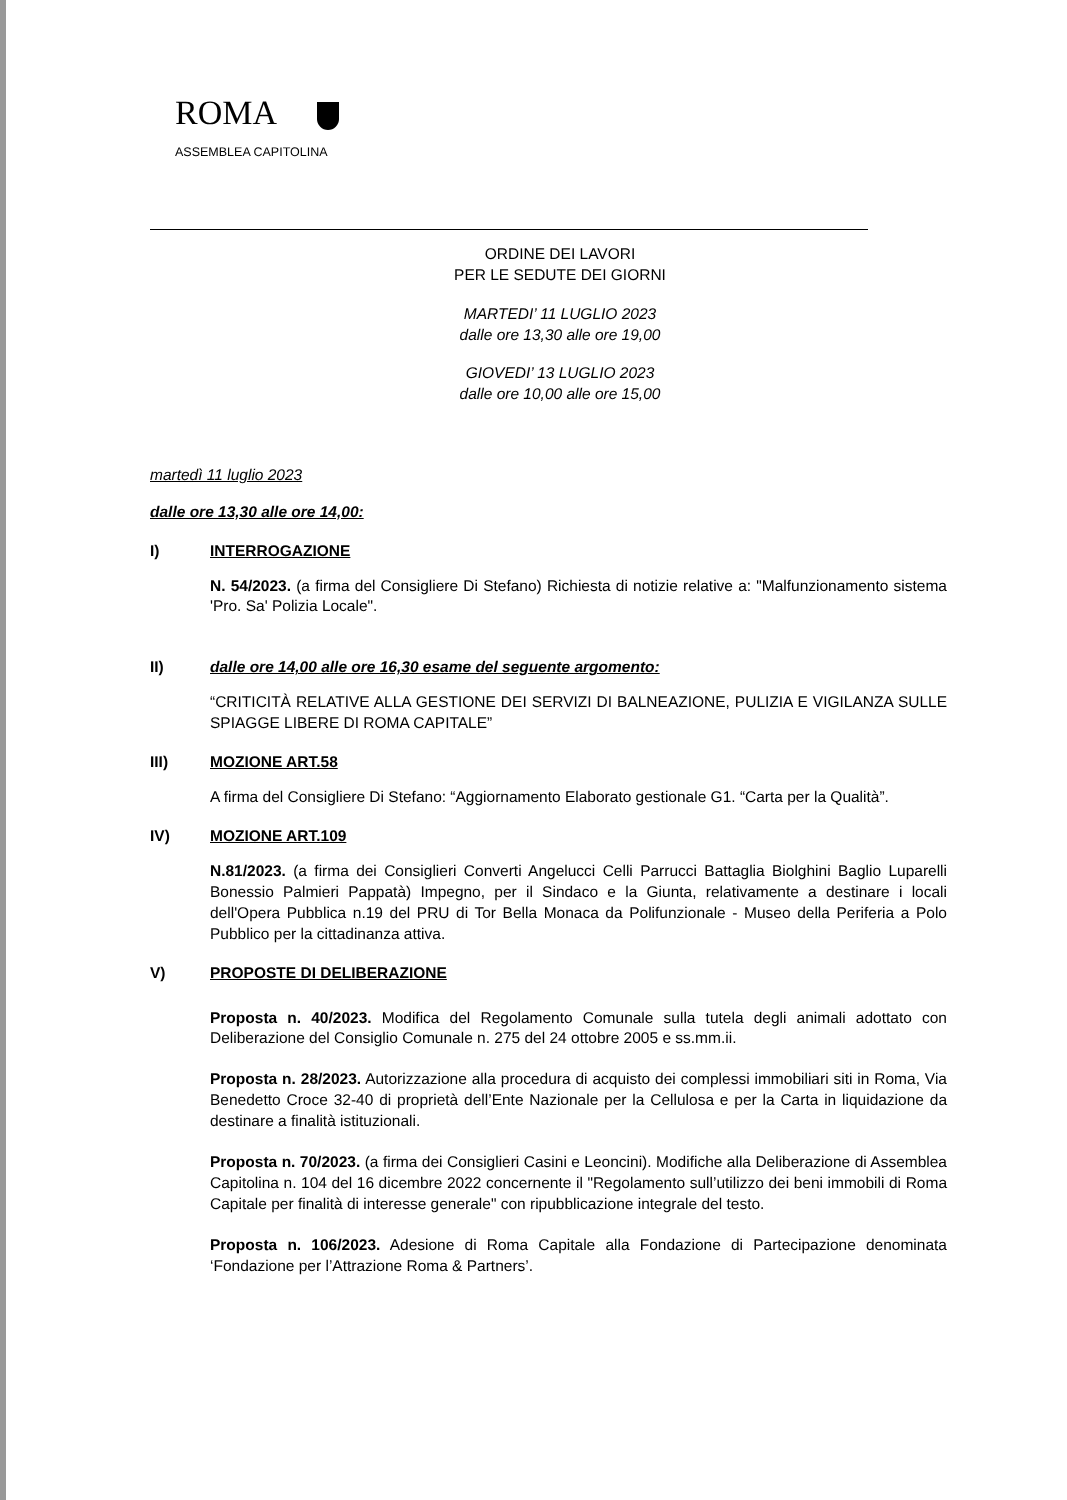ROMA
ASSEMBLEA CAPITOLINA
ORDINE DEI LAVORI
PER LE SEDUTE DEI GIORNI
MARTEDI’ 11 LUGLIO 2023
dalle ore 13,30 alle ore 19,00
GIOVEDI’ 13 LUGLIO 2023
dalle ore 10,00 alle ore 15,00
martedì 11 luglio 2023
dalle ore 13,30 alle ore 14,00:
I) INTERROGAZIONE
N. 54/2023. (a firma del Consigliere Di Stefano) Richiesta di notizie relative a: "Malfunzionamento sistema 'Pro. Sa' Polizia Locale".
II) dalle ore 14,00 alle ore 16,30 esame del seguente argomento:
“CRITICITÀ RELATIVE ALLA GESTIONE DEI SERVIZI DI BALNEAZIONE, PULIZIA E VIGILANZA SULLE SPIAGGE LIBERE DI ROMA CAPITALE”
III) MOZIONE ART.58
A firma del Consigliere Di Stefano: “Aggiornamento Elaborato gestionale G1. “Carta per la Qualità”.
IV) MOZIONE ART.109
N.81/2023. (a firma dei Consiglieri Converti Angelucci Celli Parrucci Battaglia Biolghini Baglio Luparelli Bonessio Palmieri Pappatà) Impegno, per il Sindaco e la Giunta, relativamente a destinare i locali dell'Opera Pubblica n.19 del PRU di Tor Bella Monaca da Polifunzionale - Museo della Periferia a Polo Pubblico per la cittadinanza attiva.
V) PROPOSTE DI DELIBERAZIONE
Proposta n. 40/2023. Modifica del Regolamento Comunale sulla tutela degli animali adottato con Deliberazione del Consiglio Comunale n. 275 del 24 ottobre 2005 e ss.mm.ii.
Proposta n. 28/2023. Autorizzazione alla procedura di acquisto dei complessi immobiliari siti in Roma, Via Benedetto Croce 32-40 di proprietà dell’Ente Nazionale per la Cellulosa e per la Carta in liquidazione da destinare a finalità istituzionali.
Proposta n. 70/2023. (a firma dei Consiglieri Casini e Leoncini). Modifiche alla Deliberazione di Assemblea Capitolina n. 104 del 16 dicembre 2022 concernente il "Regolamento sull’utilizzo dei beni immobili di Roma Capitale per finalità di interesse generale" con ripubblicazione integrale del testo.
Proposta n. 106/2023. Adesione di Roma Capitale alla Fondazione di Partecipazione denominata ‘Fondazione per l’Attrazione Roma & Partners’.